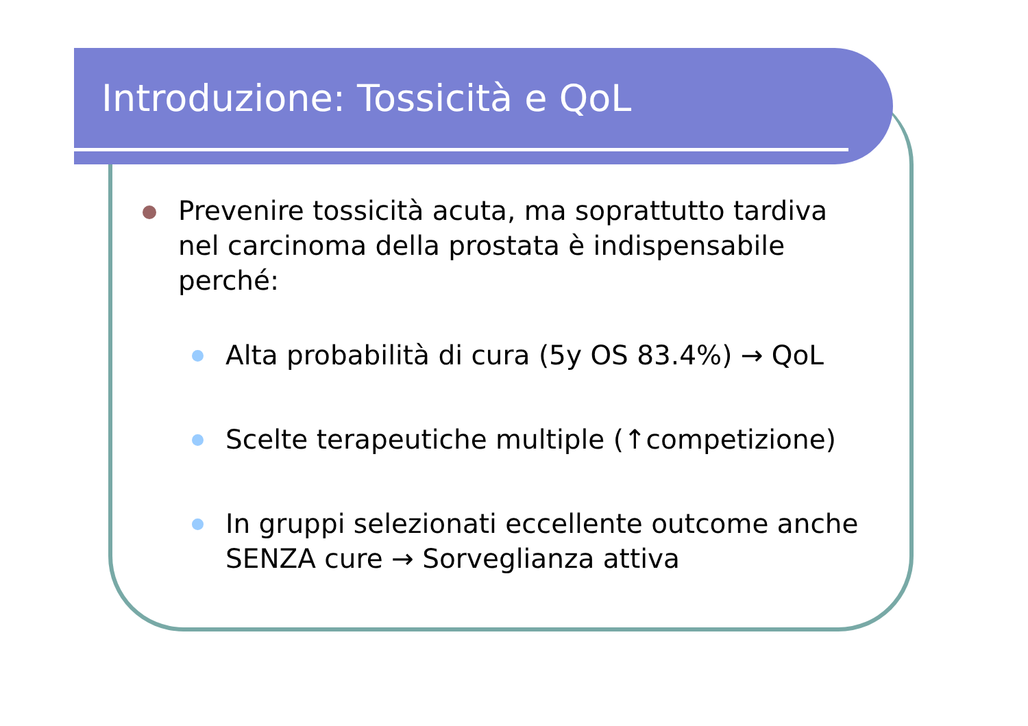Introduzione: Tossicità e QoL
Prevenire tossicità acuta, ma soprattutto tardiva nel carcinoma della prostata è indispensabile perché:
Alta probabilità di cura (5y OS 83.4%) → QoL
Scelte terapeutiche multiple (↑competizione)
In gruppi selezionati eccellente outcome anche SENZA cure → Sorveglianza attiva